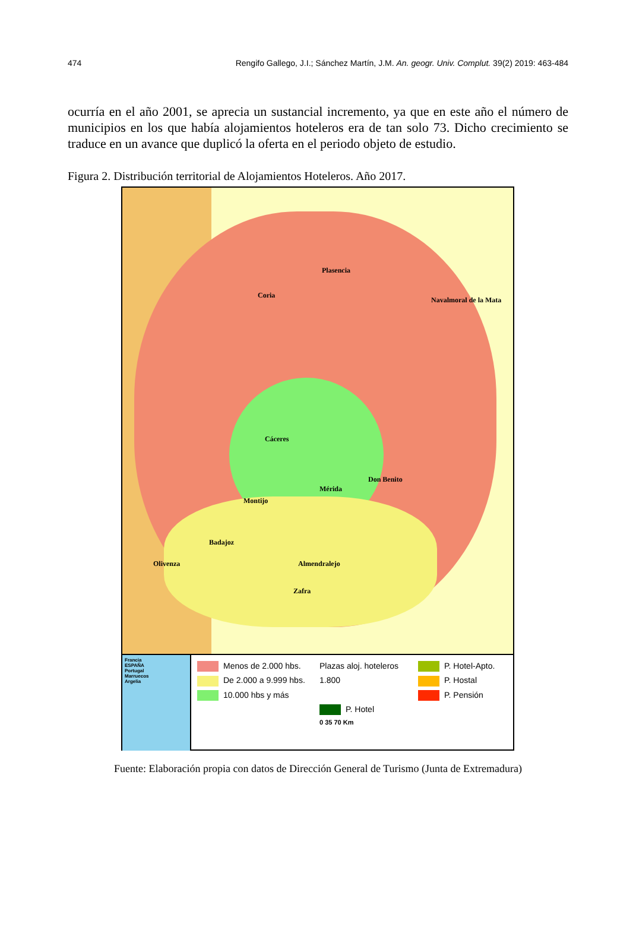474 Rengifo Gallego, J.I.; Sánchez Martín, J.M. An. geogr. Univ. Complut. 39(2) 2019: 463-484
ocurría en el año 2001, se aprecia un sustancial incremento, ya que en este año el número de municipios en los que había alojamientos hoteleros era de tan solo 73. Dicho crecimiento se traduce en un avance que duplicó la oferta en el periodo objeto de estudio.
Figura 2. Distribución territorial de Alojamientos Hoteleros. Año 2017.
Plasencia
Coria
Navalmoral de la Mata
Cáceres
Don Benito
Mérida
Montijo
Badajoz
Olivenza Almendralejo
Zafra
Francia
ESPAÑA
Portugal
Marruecos
Argelia
Menos de 2.000 hbs.
Plazas aloj. hoteleros
P. Hotel-Apto.
De 2.000 a 9.999 hbs.
1.800
P. Hostal
10.000 hbs y más
P. Pensión
P. Hotel
0 35 70 Km
Fuente: Elaboración propia con datos de Dirección General de Turismo (Junta de Extremadura)